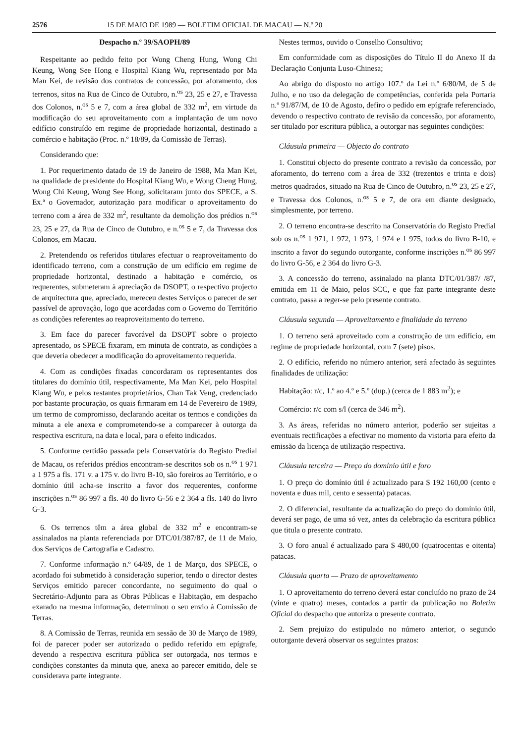2576 15 DE MAIO DE 1989 — BOLETIM OFICIAL DE MACAU — N.º 20
Despacho n.º 39/SAOPH/89
Respeitante ao pedido feito por Wong Cheng Hung, Wong Chi Keung, Wong See Hong e Hospital Kiang Wu, representado por Ma Man Kei, de revisão dos contratos de concessão, por aforamento, dos terrenos, sitos na Rua de Cinco de Outubro, n.<sup>os</sup> 23, 25 e 27, e Travessa dos Colonos, n.<sup>os</sup> 5 e 7, com a área global de 332 m<sup>2</sup>, em virtude da modificação do seu aproveitamento com a implantação de um novo edifício construído em regime de propriedade horizontal, destinado a comércio e habitação (Proc. n.º 18/89, da Comissão de Terras).
Considerando que:
1. Por requerimento datado de 19 de Janeiro de 1988, Ma Man Kei, na qualidade de presidente do Hospital Kiang Wu, e Wong Cheng Hung, Wong Chi Keung, Wong See Hong, solicitaram junto dos SPECE, a S. Ex.ª o Governador, autorização para modificar o aproveitamento do terreno com a área de 332 m<sup>2</sup>, resultante da demolição dos prédios n.<sup>os</sup> 23, 25 e 27, da Rua de Cinco de Outubro, e n.<sup>os</sup> 5 e 7, da Travessa dos Colonos, em Macau.
2. Pretendendo os referidos titulares efectuar o reaproveitamento do identificado terreno, com a construção de um edifício em regime de propriedade horizontal, destinado a habitação e comércio, os requerentes, submeteram à apreciação da DSOPT, o respectivo projecto de arquitectura que, apreciado, mereceu destes Serviços o parecer de ser passível de aprovação, logo que acordadas com o Governo do Território as condições referentes ao reaproveitamento do terreno.
3. Em face do parecer favorável da DSOPT sobre o projecto apresentado, os SPECE fixaram, em minuta de contrato, as condições a que deveria obedecer a modificação do aproveitamento requerida.
4. Com as condições fixadas concordaram os representantes dos titulares do domínio útil, respectivamente, Ma Man Kei, pelo Hospital Kiang Wu, e pelos restantes proprietários, Chan Tak Veng, credenciado por bastante procuração, os quais firmaram em 14 de Fevereiro de 1989, um termo de compromisso, declarando aceitar os termos e condições da minuta a ele anexa e comprometendo-se a comparecer à outorga da respectiva escritura, na data e local, para o efeito indicados.
5. Conforme certidão passada pela Conservatória do Registo Predial de Macau, os referidos prédios encontram-se descritos sob os n.<sup>os</sup> 1 971 a 1 975 a fls. 171 v. a 175 v. do livro B-10, são foreiros ao Território, e o domínio útil acha-se inscrito a favor dos requerentes, conforme inscrições n.<sup>os</sup> 86 997 a fls. 40 do livro G-56 e 2 364 a fls. 140 do livro G-3.
6. Os terrenos têm a área global de 332 m<sup>2</sup> e encontram-se assinalados na planta referenciada por DTC/01/387/87, de 11 de Maio, dos Serviços de Cartografia e Cadastro.
7. Conforme informação n.º 64/89, de 1 de Março, dos SPECE, o acordado foi submetido à consideração superior, tendo o director destes Serviços emitido parecer concordante, no seguimento do qual o Secretário-Adjunto para as Obras Públicas e Habitação, em despacho exarado na mesma informação, determinou o seu envio à Comissão de Terras.
8. A Comissão de Terras, reunida em sessão de 30 de Março de 1989, foi de parecer poder ser autorizado o pedido referido em epígrafe, devendo a respectiva escritura pública ser outorgada, nos termos e condições constantes da minuta que, anexa ao parecer emitido, dele se considerava parte integrante.
Nestes termos, ouvido o Conselho Consultivo;
Em conformidade com as disposições do Título II do Anexo II da Declaração Conjunta Luso-Chinesa;
Ao abrigo do disposto no artigo 107.º da Lei n.º 6/80/M, de 5 de Julho, e no uso da delegação de competências, conferida pela Portaria n.º 91/87/M, de 10 de Agosto, defiro o pedido em epígrafe referenciado, devendo o respectivo contrato de revisão da concessão, por aforamento, ser titulado por escritura pública, a outorgar nas seguintes condições:
Cláusula primeira — Objecto do contrato
1. Constitui objecto do presente contrato a revisão da concessão, por aforamento, do terreno com a área de 332 (trezentos e trinta e dois) metros quadrados, situado na Rua de Cinco de Outubro, n.<sup>os</sup> 23, 25 e 27, e Travessa dos Colonos, n.<sup>os</sup> 5 e 7, de ora em diante designado, simplesmente, por terreno.
2. O terreno encontra-se descrito na Conservatória do Registo Predial sob os n.<sup>os</sup> 1 971, 1 972, 1 973, 1 974 e 1 975, todos do livro B-10, e inscrito a favor do segundo outorgante, conforme inscrições n.<sup>os</sup> 86 997 do livro G-56, e 2 364 do livro G-3.
3. A concessão do terreno, assinalado na planta DTC/01/387/ /87, emitida em 11 de Maio, pelos SCC, e que faz parte integrante deste contrato, passa a reger-se pelo presente contrato.
Cláusula segunda — Aproveitamento e finalidade do terreno
1. O terreno será aproveitado com a construção de um edifício, em regime de propriedade horizontal, com 7 (sete) pisos.
2. O edifício, referido no número anterior, será afectado às seguintes finalidades de utilização:
Habitação: r/c, 1.º ao 4.º e 5.º (dup.) (cerca de 1 883 m<sup>2</sup>); e
Comércio: r/c com s/l (cerca de 346 m<sup>2</sup>).
3. As áreas, referidas no número anterior, poderão ser sujeitas a eventuais rectificações a efectivar no momento da vistoria para efeito da emissão da licença de utilização respectiva.
Cláusula terceira — Preço do domínio útil e foro
1. O preço do domínio útil é actualizado para $ 192 160,00 (cento e noventa e duas mil, cento e sessenta) patacas.
2. O diferencial, resultante da actualização do preço do domínio útil, deverá ser pago, de uma só vez, antes da celebração da escritura pública que titula o presente contrato.
3. O foro anual é actualizado para $ 480,00 (quatrocentas e oitenta) patacas.
Cláusula quarta — Prazo de aproveitamento
1. O aproveitamento do terreno deverá estar concluído no prazo de 24 (vinte e quatro) meses, contados a partir da publicação no Boletim Oficial do despacho que autoriza o presente contrato.
2. Sem prejuízo do estipulado no número anterior, o segundo outorgante deverá observar os seguintes prazos: